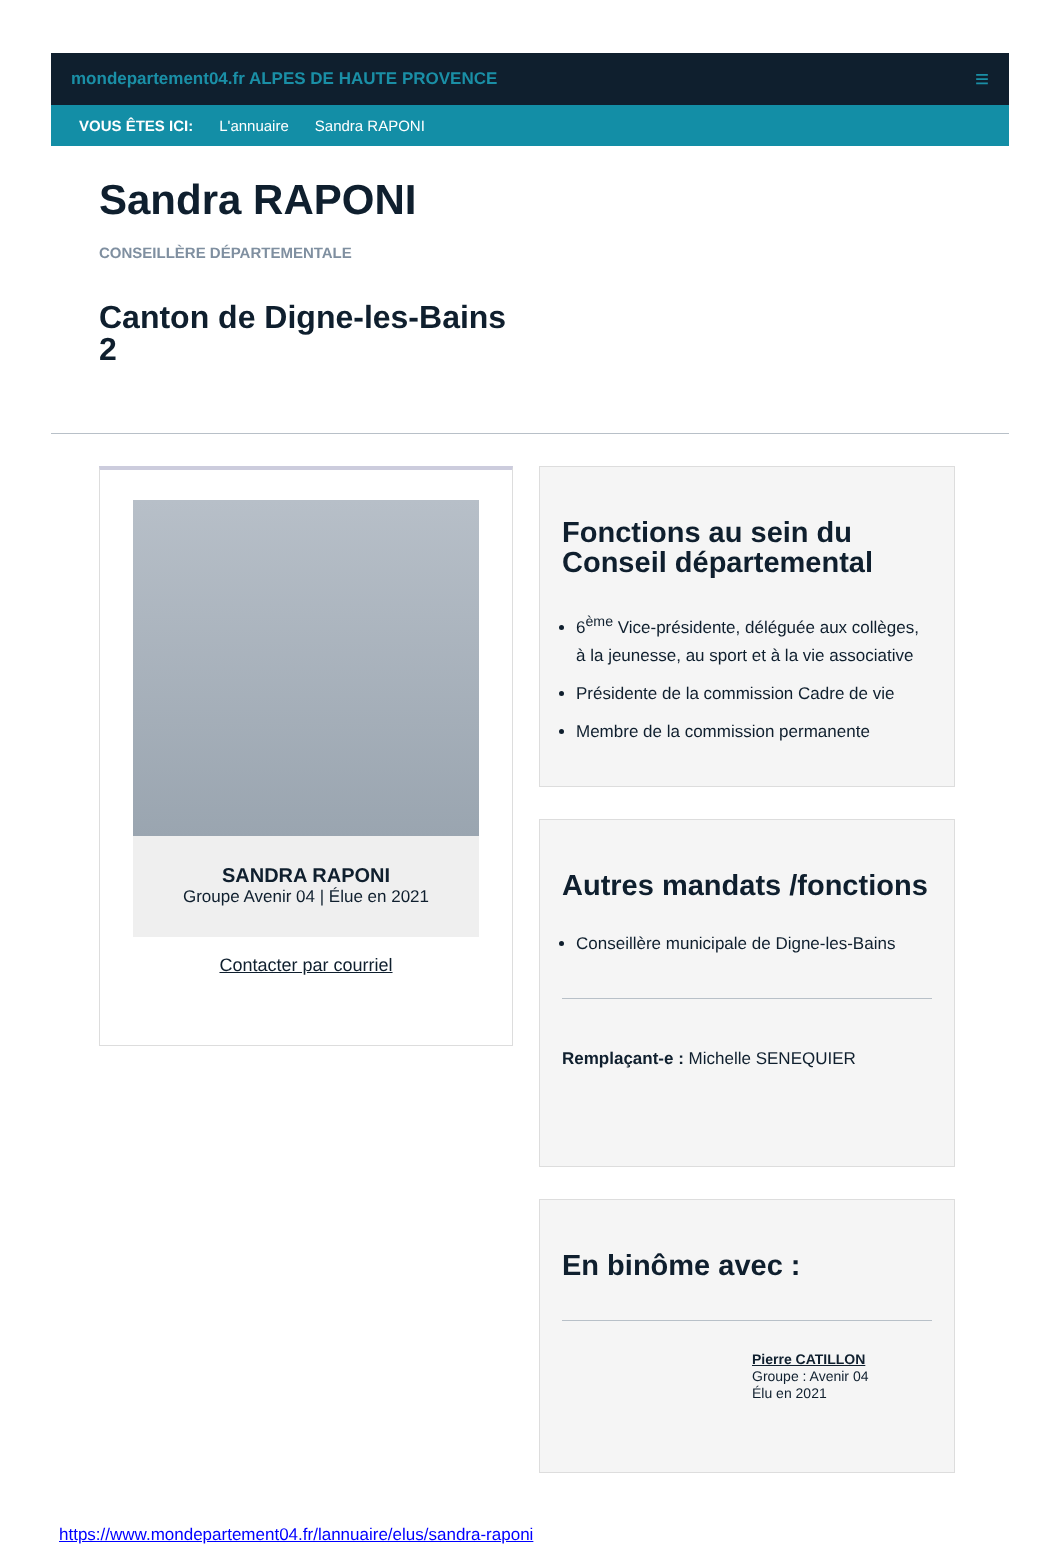mondepartement04.fr ALPES DE HAUTE PROVENCE ≡
VOUS ÊTES ICI: L'annuaire Sandra RAPONI
Sandra RAPONI
CONSEILLÈRE DÉPARTEMENTALE
Canton de Digne-les-Bains 2
SANDRA RAPONI
Groupe Avenir 04 | Élue en 2021
Contacter par courriel
Fonctions au sein du Conseil départemental
6<sup>ème</sup> Vice-présidente, déléguée aux collèges, à la jeunesse, au sport et à la vie associative
Présidente de la commission Cadre de vie
Membre de la commission permanente
Autres mandats /fonctions
Conseillère municipale de Digne-les-Bains
Remplaçant-e : Michelle SENEQUIER
En binôme avec :
Pierre CATILLON
Groupe : Avenir 04
Élu en 2021
https://www.mondepartement04.fr/lannuaire/elus/sandra-raponi